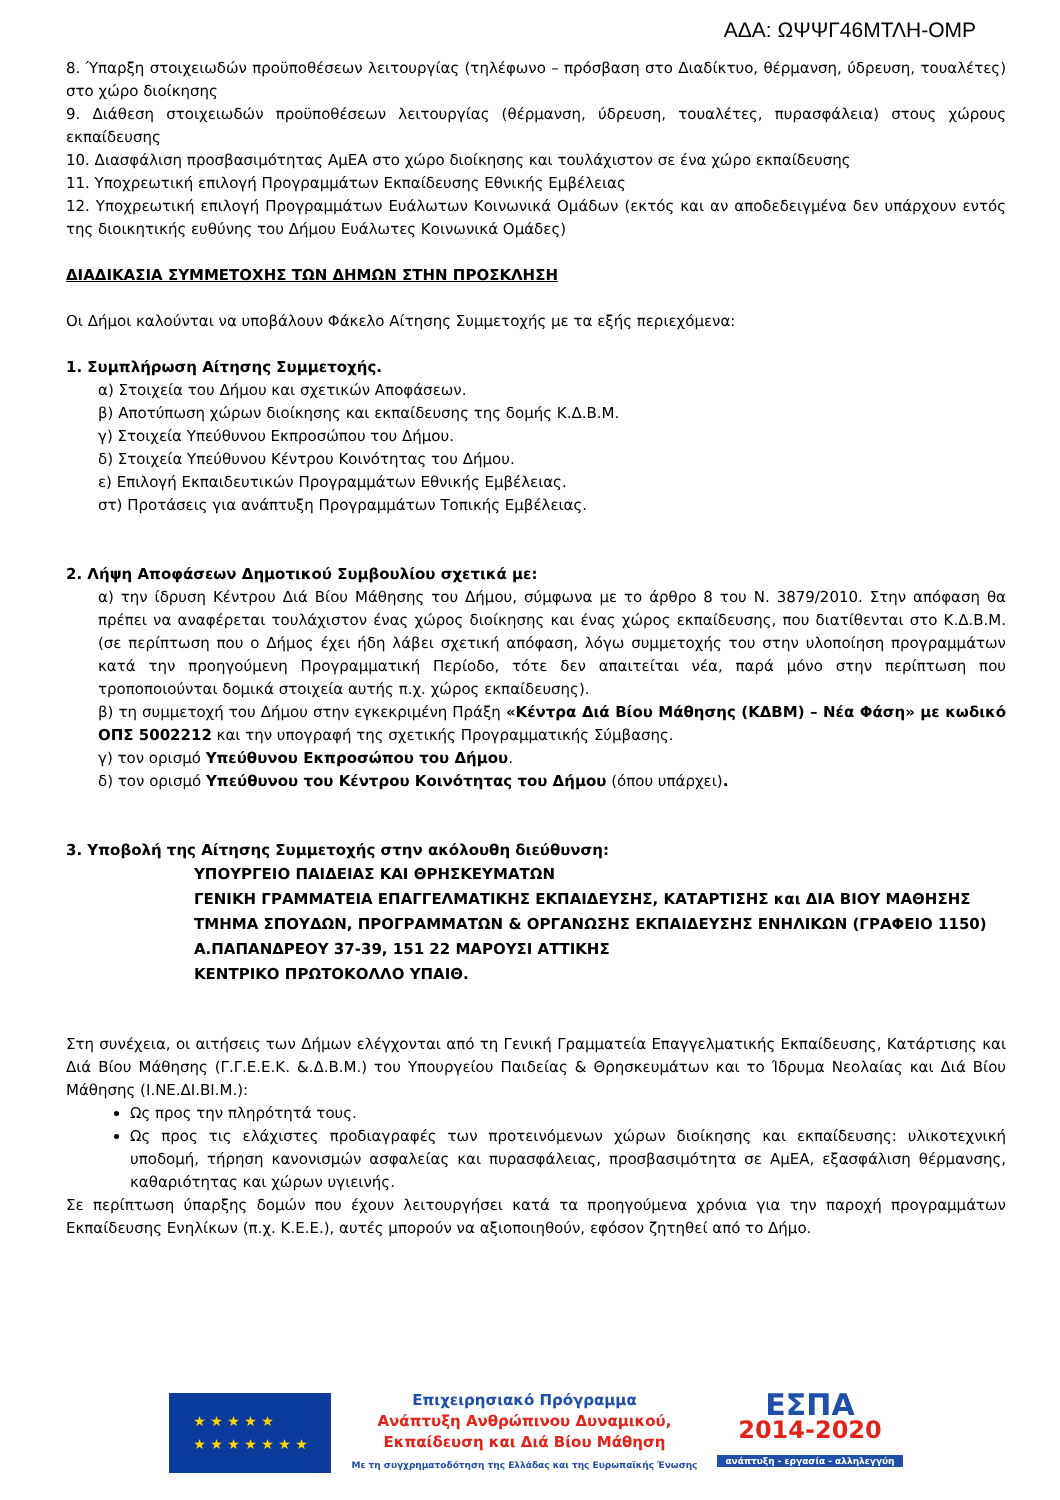ΑΔΑ: ΩΨΨΓ46ΜΤΛΗ-ΟΜΡ
8. Ύπαρξη στοιχειωδών προϋποθέσεων λειτουργίας (τηλέφωνο – πρόσβαση στο Διαδίκτυο, θέρμανση, ύδρευση, τουαλέτες) στο χώρο διοίκησης
9. Διάθεση στοιχειωδών προϋποθέσεων λειτουργίας (θέρμανση, ύδρευση, τουαλέτες, πυρασφάλεια) στους χώρους εκπαίδευσης
10. Διασφάλιση προσβασιμότητας ΑμΕΑ στο χώρο διοίκησης και τουλάχιστον σε ένα χώρο εκπαίδευσης
11. Υποχρεωτική επιλογή Προγραμμάτων Εκπαίδευσης Εθνικής Εμβέλειας
12. Υποχρεωτική επιλογή Προγραμμάτων Ευάλωτων Κοινωνικά Ομάδων (εκτός και αν αποδεδειγμένα δεν υπάρχουν εντός της διοικητικής ευθύνης του Δήμου Ευάλωτες Κοινωνικά Ομάδες)
ΔΙΑΔΙΚΑΣΙΑ ΣΥΜΜΕΤΟΧΗΣ ΤΩΝ ΔΗΜΩΝ ΣΤΗΝ ΠΡΟΣΚΛΗΣΗ
Οι Δήμοι καλούνται να υποβάλουν Φάκελο Αίτησης Συμμετοχής με τα εξής περιεχόμενα:
1. Συμπλήρωση Αίτησης Συμμετοχής.
α) Στοιχεία του Δήμου και σχετικών Αποφάσεων.
β) Αποτύπωση χώρων διοίκησης και εκπαίδευσης της δομής Κ.Δ.Β.Μ.
γ) Στοιχεία Υπεύθυνου Εκπροσώπου του Δήμου.
δ) Στοιχεία Υπεύθυνου Κέντρου Κοινότητας του Δήμου.
ε) Επιλογή Εκπαιδευτικών Προγραμμάτων Εθνικής Εμβέλειας.
στ) Προτάσεις για ανάπτυξη Προγραμμάτων Τοπικής Εμβέλειας.
2. Λήψη Αποφάσεων Δημοτικού Συμβουλίου σχετικά με:
α) την ίδρυση Κέντρου Διά Βίου Μάθησης του Δήμου, σύμφωνα με το άρθρο 8 του Ν. 3879/2010. Στην απόφαση θα πρέπει να αναφέρεται τουλάχιστον ένας χώρος διοίκησης και ένας χώρος εκπαίδευσης, που διατίθενται στο Κ.Δ.Β.Μ. (σε περίπτωση που ο Δήμος έχει ήδη λάβει σχετική απόφαση, λόγω συμμετοχής του στην υλοποίηση προγραμμάτων κατά την προηγούμενη Προγραμματική Περίοδο, τότε δεν απαιτείται νέα, παρά μόνο στην περίπτωση που τροποποιούνται δομικά στοιχεία αυτής π.χ. χώρος εκπαίδευσης).
β) τη συμμετοχή του Δήμου στην εγκεκριμένη Πράξη «Κέντρα Διά Βίου Μάθησης (ΚΔΒΜ) – Νέα Φάση» με κωδικό ΟΠΣ 5002212 και την υπογραφή της σχετικής Προγραμματικής Σύμβασης.
γ) τον ορισμό Υπεύθυνου Εκπροσώπου του Δήμου.
δ) τον ορισμό Υπεύθυνου του Κέντρου Κοινότητας του Δήμου (όπου υπάρχει).
3. Υποβολή της Αίτησης Συμμετοχής στην ακόλουθη διεύθυνση:
ΥΠΟΥΡΓΕΙΟ ΠΑΙΔΕΙΑΣ ΚΑΙ ΘΡΗΣΚΕΥΜΑΤΩΝ
ΓΕΝΙΚΗ ΓΡΑΜΜΑΤΕΙΑ ΕΠΑΓΓΕΛΜΑΤΙΚΗΣ ΕΚΠΑΙΔΕΥΣΗΣ, ΚΑΤΑΡΤΙΣΗΣ και ΔΙΑ ΒΙΟΥ ΜΑΘΗΣΗΣ
ΤΜΗΜΑ ΣΠΟΥΔΩΝ, ΠΡΟΓΡΑΜΜΑΤΩΝ & ΟΡΓΑΝΩΣΗΣ ΕΚΠΑΙΔΕΥΣΗΣ ΕΝΗΛΙΚΩΝ (ΓΡΑΦΕΙΟ 1150)
Α.ΠΑΠΑΝΔΡΕΟΥ 37-39, 151 22 ΜΑΡΟΥΣΙ ΑΤΤΙΚΗΣ
ΚΕΝΤΡΙΚΟ ΠΡΩΤΟΚΟΛΛΟ ΥΠΑΙΘ.
Στη συνέχεια, οι αιτήσεις των Δήμων ελέγχονται από τη Γενική Γραμματεία Επαγγελματικής Εκπαίδευσης, Κατάρτισης και Διά Βίου Μάθησης (Γ.Γ.Ε.Ε.Κ. &.Δ.Β.Μ.) του Υπουργείου Παιδείας & Θρησκευμάτων και το Ίδρυμα Νεολαίας και Διά Βίου Μάθησης (Ι.ΝΕ.ΔΙ.ΒΙ.Μ.):
Ως προς την πληρότητά τους.
Ως προς τις ελάχιστες προδιαγραφές των προτεινόμενων χώρων διοίκησης και εκπαίδευσης: υλικοτεχνική υποδομή, τήρηση κανονισμών ασφαλείας και πυρασφάλειας, προσβασιμότητα σε ΑμΕΑ, εξασφάλιση θέρμανσης, καθαριότητας και χώρων υγιεινής.
Σε περίπτωση ύπαρξης δομών που έχουν λειτουργήσει κατά τα προηγούμενα χρόνια για την παροχή προγραμμάτων Εκπαίδευσης Ενηλίκων (π.χ. Κ.Ε.Ε.), αυτές μπορούν να αξιοποιηθούν, εφόσον ζητηθεί από το Δήμο.
★ ★ ★ ★ ★
★ ★ ★ ★ ★ ★ ★
Επιχειρησιακό Πρόγραμμα
Ανάπτυξη Ανθρώπινου Δυναμικού,
Εκπαίδευση και Διά Βίου Μάθηση
Με τη συγχρηματοδότηση της Ελλάδας και της Ευρωπαϊκής Ένωσης
ΕΣΠΑ
2014-2020
ανάπτυξη - εργασία - αλληλεγγύη